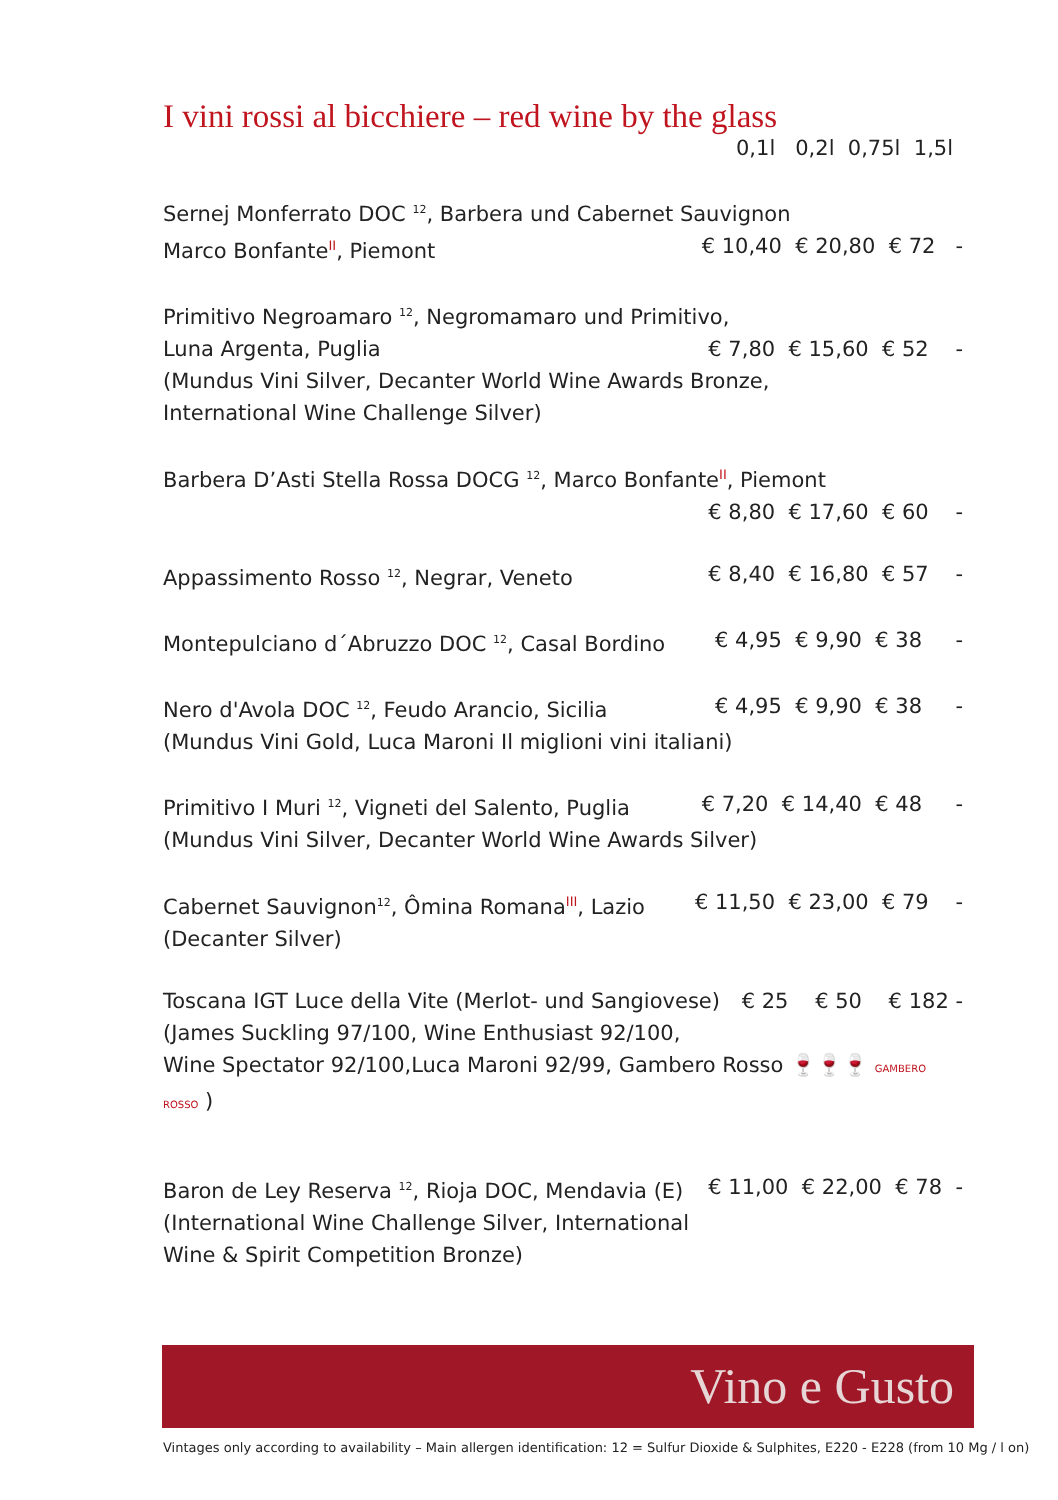I vini rossi al bicchiere – red wine by the glass
0,1l 0,2l 0,75l 1,5l
Sernej Monferrato DOC <sup>12</sup>, Barbera und Cabernet Sauvignon
Marco BonfanteII, Piemont € 10,40 € 20,80 € 72 -
Primitivo Negroamaro <sup>12</sup>, Negromamaro und Primitivo,
Luna Argenta, Puglia € 7,80 € 15,60 € 52 -
(Mundus Vini Silver, Decanter World Wine Awards Bronze,
International Wine Challenge Silver)
Barbera D’Asti Stella Rossa DOCG <sup>12</sup>, Marco BonfanteII, Piemont
€ 8,80 € 17,60 € 60 -
Appassimento Rosso <sup>12</sup>, Negrar, Veneto € 8,40 € 16,80 € 57 -
Montepulciano d´Abruzzo DOC <sup>12</sup>, Casal Bordino € 4,95 € 9,90 € 38 -
Nero d'Avola DOC <sup>12</sup>, Feudo Arancio, Sicilia € 4,95 € 9,90 € 38 -
(Mundus Vini Gold, Luca Maroni Il miglioni vini italiani)
Primitivo I Muri <sup>12</sup>, Vigneti del Salento, Puglia € 7,20 € 14,40 € 48 -
(Mundus Vini Silver, Decanter World Wine Awards Silver)
Cabernet Sauvignon<sup>12</sup>, Ômina RomanaIII, Lazio € 11,50 € 23,00 € 79 -
(Decanter Silver)
Toscana IGT Luce della Vite (Merlot- und Sangiovese) € 25 € 50 € 182 -
(James Suckling 97/100, Wine Enthusiast 92/100,
Wine Spectator 92/100,Luca Maroni 92/99, Gambero Rosso 🍷🍷🍷 GAMBERO ROSSO )
Baron de Ley Reserva <sup>12</sup>, Rioja DOC, Mendavia (E) € 11,00 € 22,00 € 78 -
(International Wine Challenge Silver, International
Wine & Spirit Competition Bronze)
Vino e Gusto
Vintages only according to availability – Main allergen identification: 12 = Sulfur Dioxide & Sulphites, E220 - E228 (from 10 Mg / l on)